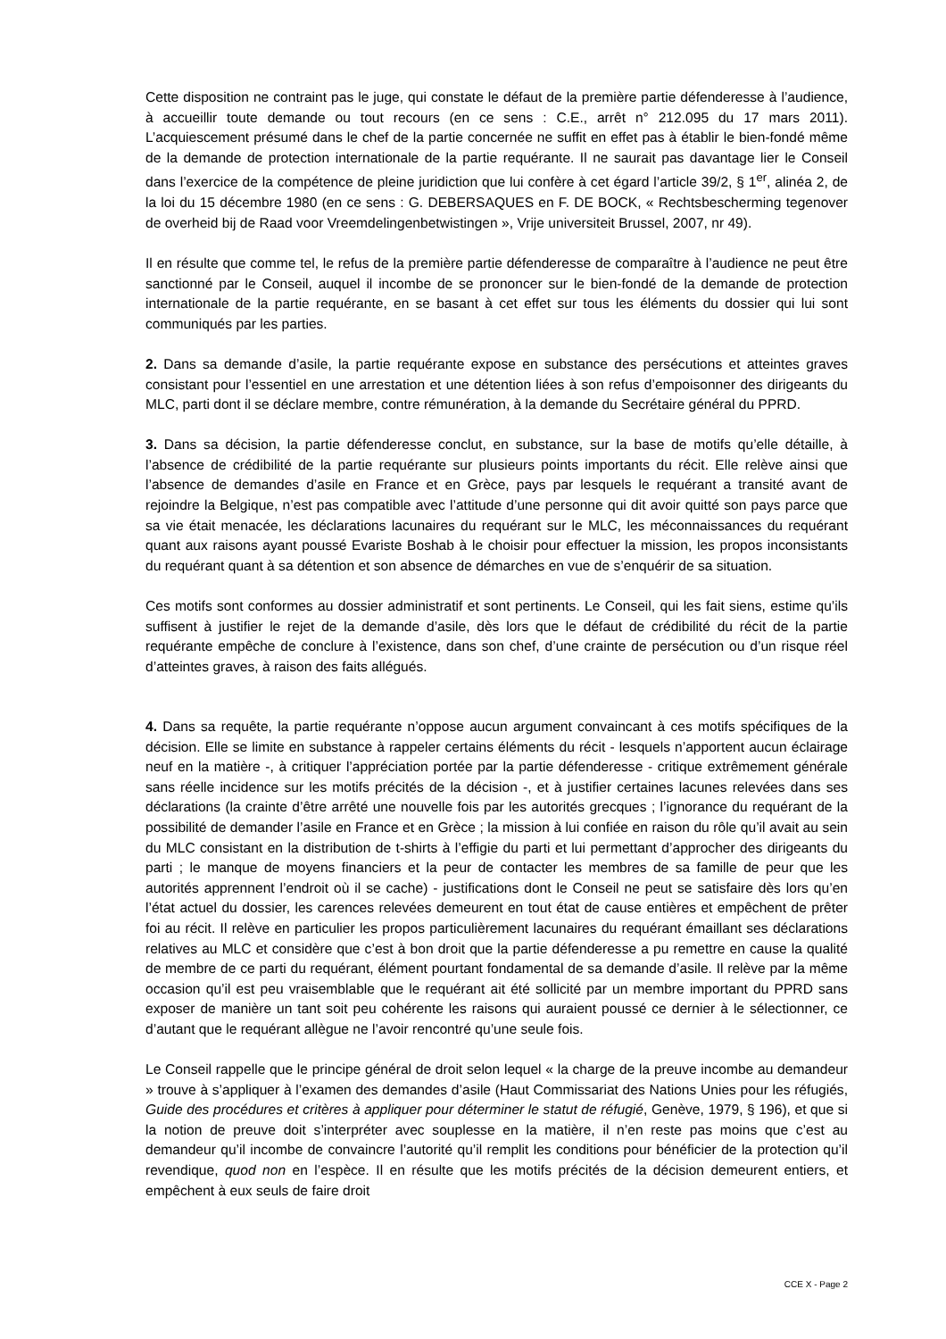Cette disposition ne contraint pas le juge, qui constate le défaut de la première partie défenderesse à l’audience, à accueillir toute demande ou tout recours (en ce sens : C.E., arrêt n° 212.095 du 17 mars 2011). L’acquiescement présumé dans le chef de la partie concernée ne suffit en effet pas à établir le bien-fondé même de la demande de protection internationale de la partie requérante. Il ne saurait pas davantage lier le Conseil dans l’exercice de la compétence de pleine juridiction que lui confère à cet égard l’article 39/2, § 1<sup>er</sup>, alinéa 2, de la loi du 15 décembre 1980 (en ce sens : G. DEBERSAQUES en F. DE BOCK, « Rechtsbescherming tegenover de overheid bij de Raad voor Vreemdelingenbetwistingen », Vrije universiteit Brussel, 2007, nr 49).
Il en résulte que comme tel, le refus de la première partie défenderesse de comparaître à l’audience ne peut être sanctionné par le Conseil, auquel il incombe de se prononcer sur le bien-fondé de la demande de protection internationale de la partie requérante, en se basant à cet effet sur tous les éléments du dossier qui lui sont communiqués par les parties.
2. Dans sa demande d’asile, la partie requérante expose en substance des persécutions et atteintes graves consistant pour l’essentiel en une arrestation et une détention liées à son refus d’empoisonner des dirigeants du MLC, parti dont il se déclare membre, contre rémunération, à la demande du Secrétaire général du PPRD.
3. Dans sa décision, la partie défenderesse conclut, en substance, sur la base de motifs qu’elle détaille, à l’absence de crédibilité de la partie requérante sur plusieurs points importants du récit. Elle relève ainsi que l’absence de demandes d’asile en France et en Grèce, pays par lesquels le requérant a transité avant de rejoindre la Belgique, n’est pas compatible avec l’attitude d’une personne qui dit avoir quitté son pays parce que sa vie était menacée, les déclarations lacunaires du requérant sur le MLC, les méconnaissances du requérant quant aux raisons ayant poussé Evariste Boshab à le choisir pour effectuer la mission, les propos inconsistants du requérant quant à sa détention et son absence de démarches en vue de s’enquérir de sa situation.
Ces motifs sont conformes au dossier administratif et sont pertinents. Le Conseil, qui les fait siens, estime qu’ils suffisent à justifier le rejet de la demande d’asile, dès lors que le défaut de crédibilité du récit de la partie requérante empêche de conclure à l’existence, dans son chef, d’une crainte de persécution ou d’un risque réel d’atteintes graves, à raison des faits allégués.
4. Dans sa requête, la partie requérante n’oppose aucun argument convaincant à ces motifs spécifiques de la décision. Elle se limite en substance à rappeler certains éléments du récit - lesquels n’apportent aucun éclairage neuf en la matière -, à critiquer l’appréciation portée par la partie défenderesse - critique extrêmement générale sans réelle incidence sur les motifs précités de la décision -, et à justifier certaines lacunes relevées dans ses déclarations (la crainte d’être arrêté une nouvelle fois par les autorités grecques ; l’ignorance du requérant de la possibilité de demander l’asile en France et en Grèce ; la mission à lui confiée en raison du rôle qu’il avait au sein du MLC consistant en la distribution de t-shirts à l’effigie du parti et lui permettant d’approcher des dirigeants du parti ; le manque de moyens financiers et la peur de contacter les membres de sa famille de peur que les autorités apprennent l’endroit où il se cache) - justifications dont le Conseil ne peut se satisfaire dès lors qu’en l’état actuel du dossier, les carences relevées demeurent en tout état de cause entières et empêchent de prêter foi au récit. Il relève en particulier les propos particulièrement lacunaires du requérant émaillant ses déclarations relatives au MLC et considère que c’est à bon droit que la partie défenderesse a pu remettre en cause la qualité de membre de ce parti du requérant, élément pourtant fondamental de sa demande d’asile. Il relève par la même occasion qu’il est peu vraisemblable que le requérant ait été sollicité par un membre important du PPRD sans exposer de manière un tant soit peu cohérente les raisons qui auraient poussé ce dernier à le sélectionner, ce d’autant que le requérant allègue ne l’avoir rencontré qu’une seule fois.
Le Conseil rappelle que le principe général de droit selon lequel « la charge de la preuve incombe au demandeur » trouve à s’appliquer à l’examen des demandes d’asile (Haut Commissariat des Nations Unies pour les réfugiés, Guide des procédures et critères à appliquer pour déterminer le statut de réfugié, Genève, 1979, § 196), et que si la notion de preuve doit s’interpréter avec souplesse en la matière, il n’en reste pas moins que c’est au demandeur qu’il incombe de convaincre l’autorité qu’il remplit les conditions pour bénéficier de la protection qu’il revendique, quod non en l’espèce. Il en résulte que les motifs précités de la décision demeurent entiers, et empêchent à eux seuls de faire droit
CCE X - Page 2